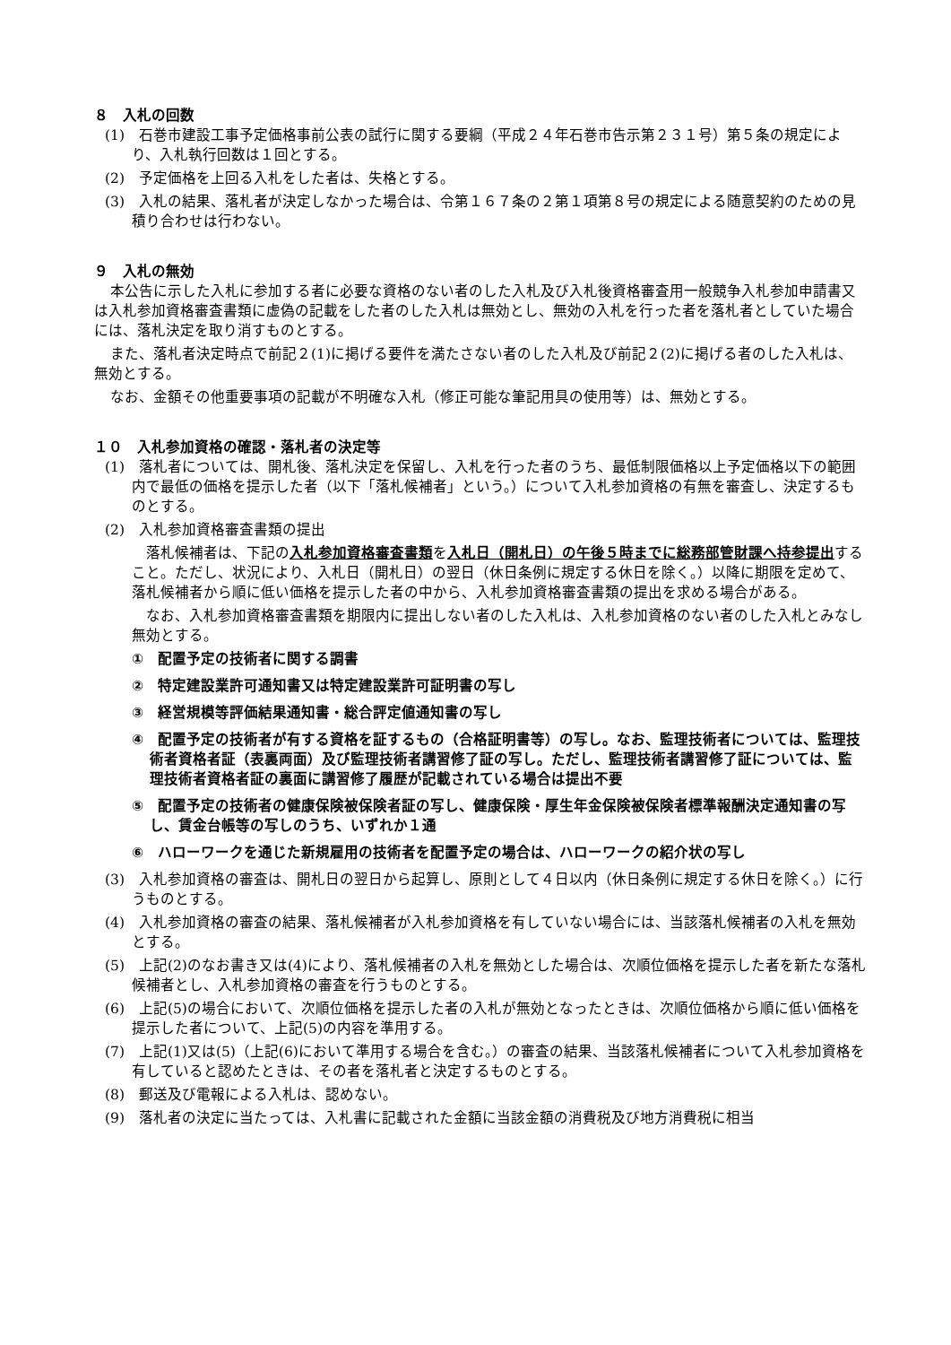８　入札の回数
(1)　石巻市建設工事予定価格事前公表の試行に関する要綱（平成２４年石巻市告示第２３１号）第５条の規定により、入札執行回数は１回とする。
(2)　予定価格を上回る入札をした者は、失格とする。
(3)　入札の結果、落札者が決定しなかった場合は、令第１６７条の２第１項第８号の規定による随意契約のための見積り合わせは行わない。
９　入札の無効
本公告に示した入札に参加する者に必要な資格のない者のした入札及び入札後資格審査用一般競争入札参加申請書又は入札参加資格審査書類に虚偽の記載をした者のした入札は無効とし、無効の入札を行った者を落札者としていた場合には、落札決定を取り消すものとする。
また、落札者決定時点で前記２(1)に掲げる要件を満たさない者のした入札及び前記２(2)に掲げる者のした入札は、無効とする。
なお、金額その他重要事項の記載が不明確な入札（修正可能な筆記用具の使用等）は、無効とする。
１０　入札参加資格の確認・落札者の決定等
(1)　落札者については、開札後、落札決定を保留し、入札を行った者のうち、最低制限価格以上予定価格以下の範囲内で最低の価格を提示した者（以下「落札候補者」という。）について入札参加資格の有無を審査し、決定するものとする。
(2)　入札参加資格審査書類の提出
落札候補者は、下記の入札参加資格審査書類を入札日（開札日）の午後５時までに総務部管財課へ持参提出すること。ただし、状況により、入札日（開札日）の翌日（休日条例に規定する休日を除く。）以降に期限を定めて、落札候補者から順に低い価格を提示した者の中から、入札参加資格審査書類の提出を求める場合がある。
なお、入札参加資格審査書類を期限内に提出しない者のした入札は、入札参加資格のない者のした入札とみなし無効とする。
①　配置予定の技術者に関する調書
②　特定建設業許可通知書又は特定建設業許可証明書の写し
③　経営規模等評価結果通知書・総合評定値通知書の写し
④　配置予定の技術者が有する資格を証するもの（合格証明書等）の写し。なお、監理技術者については、監理技術者資格者証（表裏両面）及び監理技術者講習修了証の写し。ただし、監理技術者講習修了証については、監理技術者資格者証の裏面に講習修了履歴が記載されている場合は提出不要
⑤　配置予定の技術者の健康保険被保険者証の写し、健康保険・厚生年金保険被保険者標準報酬決定通知書の写し、賃金台帳等の写しのうち、いずれか１通
⑥　ハローワークを通じた新規雇用の技術者を配置予定の場合は、ハローワークの紹介状の写し
(3)　入札参加資格の審査は、開札日の翌日から起算し、原則として４日以内（休日条例に規定する休日を除く。）に行うものとする。
(4)　入札参加資格の審査の結果、落札候補者が入札参加資格を有していない場合には、当該落札候補者の入札を無効とする。
(5)　上記(2)のなお書き又は(4)により、落札候補者の入札を無効とした場合は、次順位価格を提示した者を新たな落札候補者とし、入札参加資格の審査を行うものとする。
(6)　上記(5)の場合において、次順位価格を提示した者の入札が無効となったときは、次順位価格から順に低い価格を提示した者について、上記(5)の内容を準用する。
(7)　上記(1)又は(5)（上記(6)において準用する場合を含む。）の審査の結果、当該落札候補者について入札参加資格を有していると認めたときは、その者を落札者と決定するものとする。
(8)　郵送及び電報による入札は、認めない。
(9)　落札者の決定に当たっては、入札書に記載された金額に当該金額の消費税及び地方消費税に相当